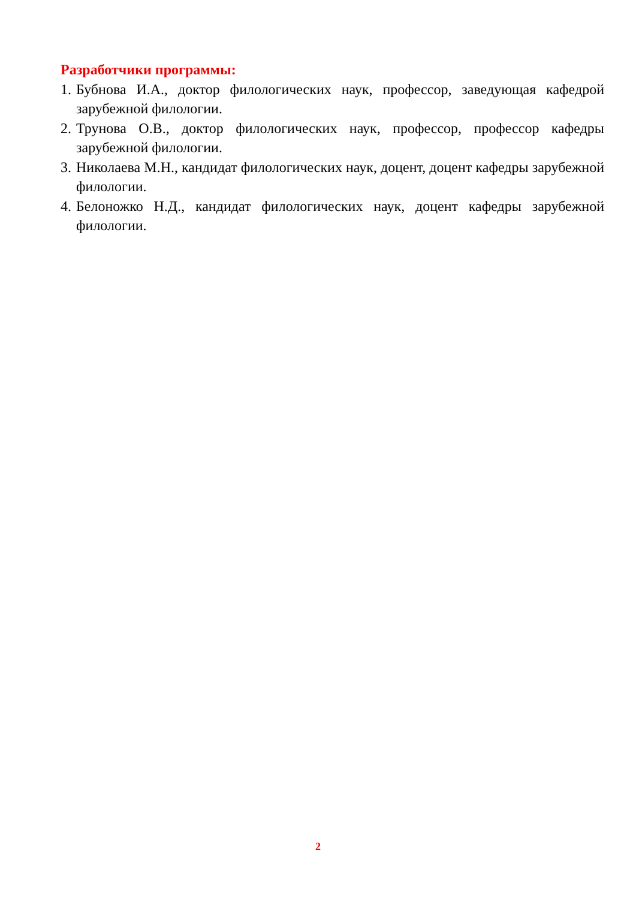Разработчики программы:
1. Бубнова И.А., доктор филологических наук, профессор, заведующая кафедрой зарубежной филологии.
2. Трунова О.В., доктор филологических наук, профессор, профессор кафедры зарубежной филологии.
3. Николаева М.Н., кандидат филологических наук, доцент, доцент кафедры зарубежной филологии.
4. Белоножко Н.Д., кандидат филологических наук, доцент кафедры зарубежной филологии.
2